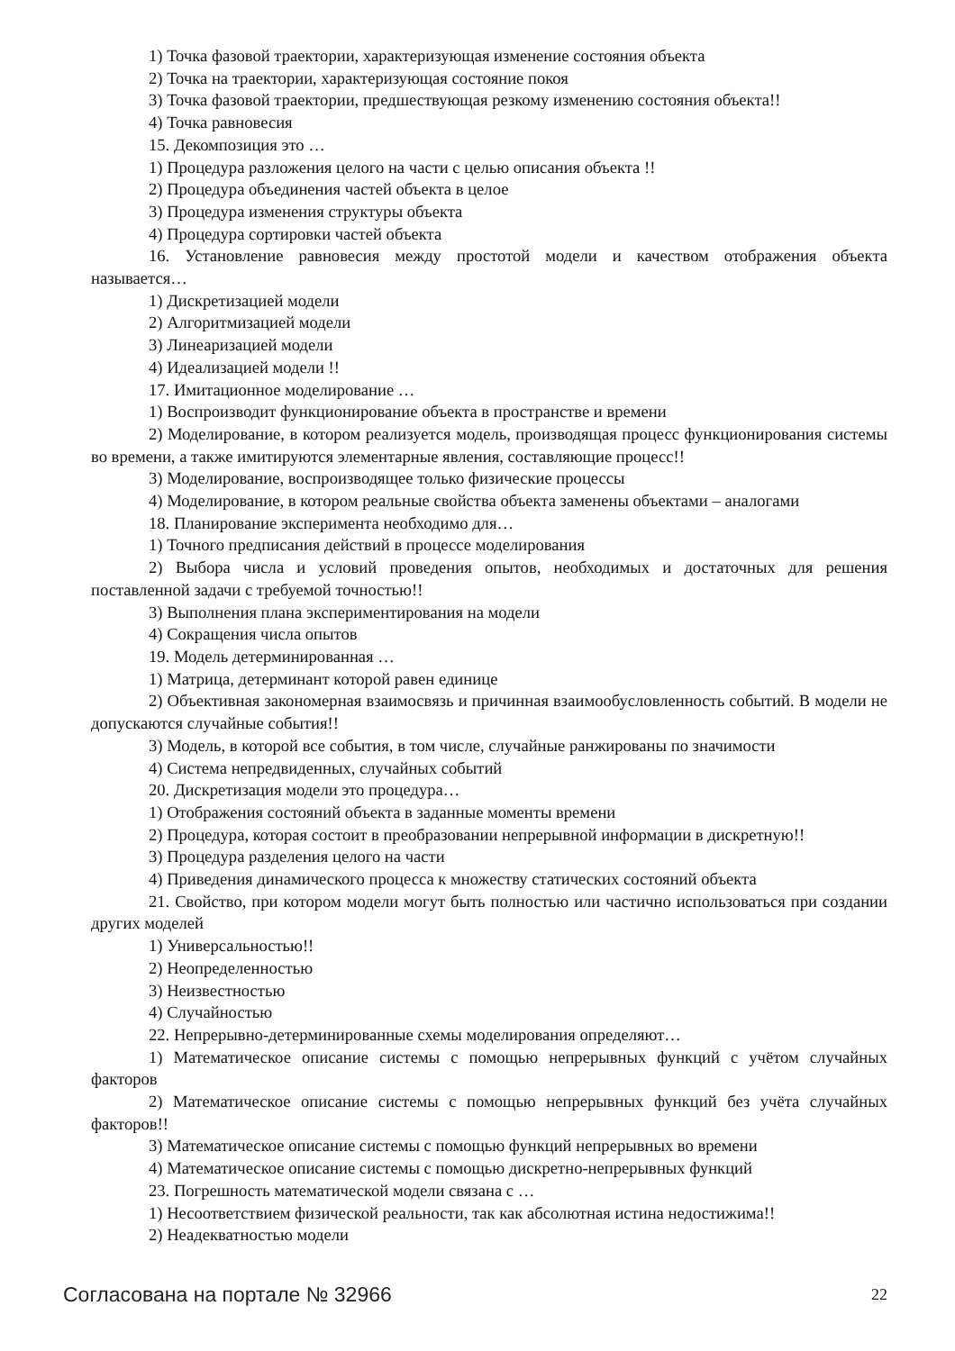1) Точка фазовой траектории, характеризующая изменение состояния объекта
2) Точка на траектории, характеризующая состояние покоя
3) Точка фазовой траектории, предшествующая резкому изменению состояния объекта!!
4) Точка равновесия
15. Декомпозиция это …
1) Процедура разложения целого на части с целью описания объекта !!
2) Процедура объединения частей объекта в целое
3) Процедура изменения структуры объекта
4) Процедура сортировки частей объекта
16. Установление равновесия между простотой модели и качеством отображения объекта называется…
1) Дискретизацией модели
2) Алгоритмизацией модели
3) Линеаризацией модели
4) Идеализацией модели !!
17. Имитационное моделирование …
1) Воспроизводит функционирование объекта в пространстве и времени
2) Моделирование, в котором реализуется модель, производящая процесс функционирования системы во времени, а также имитируются элементарные явления, составляющие процесс!!
3) Моделирование, воспроизводящее только физические процессы
4) Моделирование, в котором реальные свойства объекта заменены объектами – аналогами
18. Планирование эксперимента необходимо для…
1) Точного предписания действий в процессе моделирования
2) Выбора числа и условий проведения опытов, необходимых и достаточных для решения поставленной задачи с требуемой точностью!!
3) Выполнения плана экспериментирования на модели
4) Сокращения числа опытов
19. Модель детерминированная …
1) Матрица, детерминант которой равен единице
2) Объективная закономерная взаимосвязь и причинная взаимообусловленность событий. В модели не допускаются случайные события!!
3) Модель, в которой все события, в том числе, случайные ранжированы по значимости
4) Система непредвиденных, случайных событий
20. Дискретизация модели это процедура…
1) Отображения состояний объекта в заданные моменты времени
2) Процедура, которая состоит в преобразовании непрерывной информации в дискретную!!
3) Процедура разделения целого на части
4) Приведения динамического процесса к множеству статических состояний объекта
21. Свойство, при котором модели могут быть полностью или частично использоваться при создании других моделей
1) Универсальностью!!
2) Неопределенностью
3) Неизвестностью
4) Случайностью
22. Непрерывно-детерминированные схемы моделирования определяют…
1) Математическое описание системы с помощью непрерывных функций с учётом случайных факторов
2) Математическое описание системы с помощью непрерывных функций без учёта случайных факторов!!
3) Математическое описание системы с помощью функций непрерывных во времени
4) Математическое описание системы с помощью дискретно-непрерывных функций
23. Погрешность математической модели связана с …
1) Несоответствием физической реальности, так как абсолютная истина недостижима!!
2) Неадекватностью модели
Согласована на портале № 32966 22